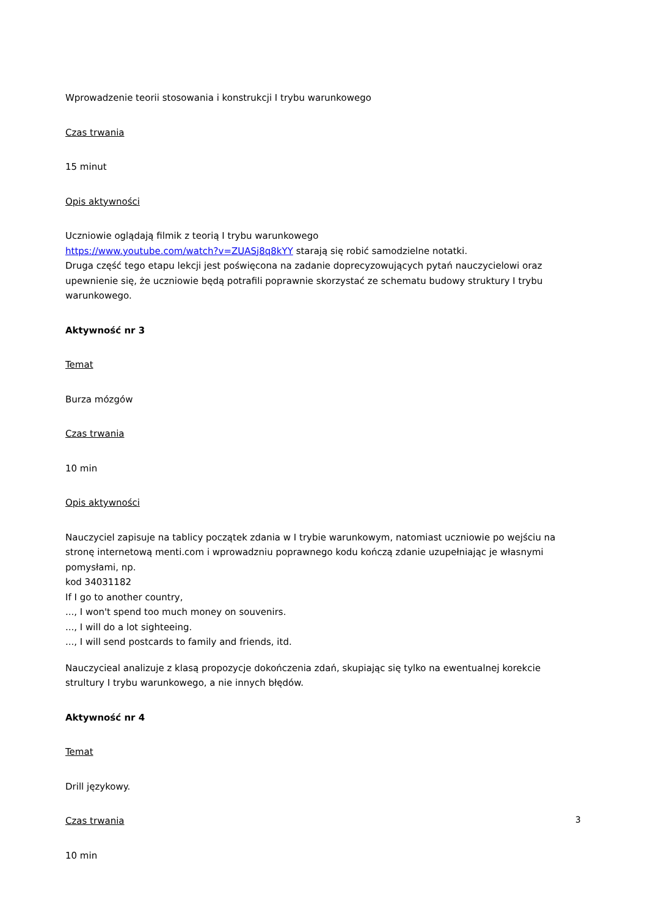Wprowadzenie teorii stosowania i konstrukcji I trybu warunkowego
Czas trwania
15 minut
Opis aktywności
Uczniowie oglądają filmik z teorią I trybu warunkowego
https://www.youtube.com/watch?v=ZUASj8q8kYY starają się robić samodzielne notatki.
Druga część tego etapu lekcji jest poświęcona na zadanie doprecyzowujących pytań nauczycielowi oraz upewnienie się, że uczniowie będą potrafili poprawnie skorzystać ze schematu budowy struktury I trybu warunkowego.
Aktywność nr 3
Temat
Burza mózgów
Czas trwania
10 min
Opis aktywności
Nauczyciel zapisuje na tablicy początek zdania w I trybie warunkowym, natomiast uczniowie po wejściu na stronę internetową menti.com i wprowadzniu poprawnego kodu kończą zdanie uzupełniając je własnymi pomysłami, np.
kod 34031182
If I go to another country,
..., I won't spend too much money on souvenirs.
..., I will do a lot sighteeing.
..., I will send postcards to family and friends, itd.
Nauczycieal analizuje z klasą propozycje dokończenia zdań, skupiając się tylko na ewentualnej korekcie strultury I trybu warunkowego, a nie innych błędów.
Aktywność nr 4
Temat
Drill językowy.
Czas trwania
10 min
3